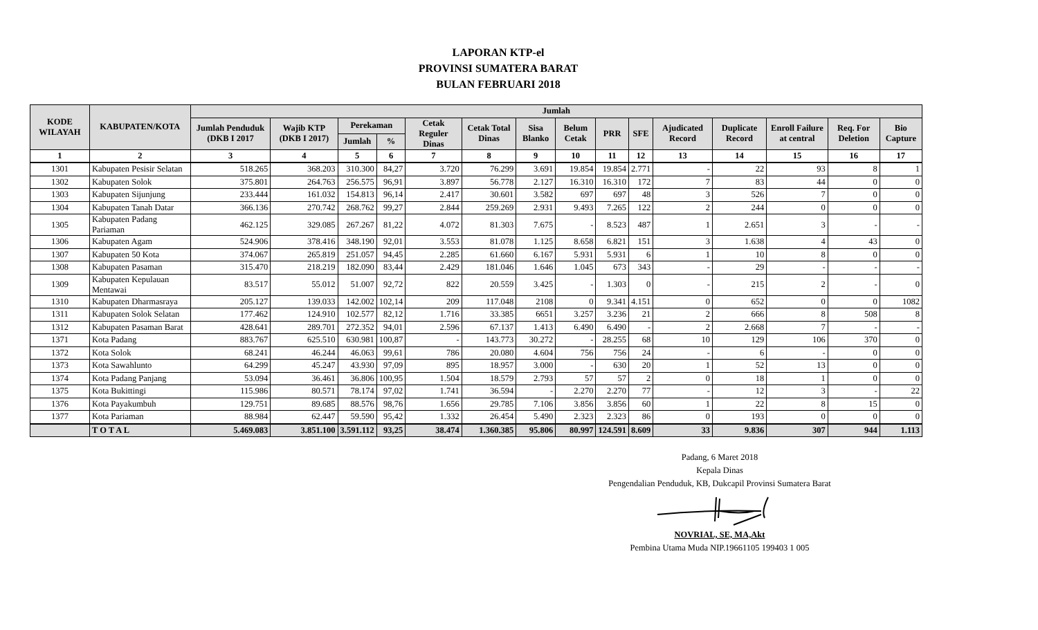LAPORAN KTP-el
PROVINSI SUMATERA BARAT
BULAN FEBRUARI 2018
| KODE WILAYAH | KABUPATEN/KOTA | Jumlah | | | | | | | | | | | | | | |
| --- | --- | --- | --- | --- | --- | --- | --- | --- | --- | --- | --- | --- | --- | --- | --- | --- |
| | | Jumlah Penduduk (DKB I 2017 | Wajib KTP (DKB I 2017) | Perekaman | | Cetak Reguler Dinas | Cetak Total Dinas | Sisa Blanko | Belum Cetak | PRR | SFE | Ajudicated Record | Duplicate Record | Enroll Failure at central | Req. For Deletion | Bio Capture |
| | | | | Jumlah | % | | | | | | | | | | | |
| 1 | 2 | 3 | 4 | 5 | 6 | 7 | 8 | 9 | 10 | 11 | 12 | 13 | 14 | 15 | 16 | 17 |
| 1301 | Kabupaten Pesisir Selatan | 518.265 | 368.203 | 310.300 | 84,27 | 3.720 | 76.299 | 3.691 | 19.854 | 19.854 | 2.771 | - | 22 | 93 | 8 | 1 |
| 1302 | Kabupaten Solok | 375.801 | 264.763 | 256.575 | 96,91 | 3.897 | 56.778 | 2.127 | 16.310 | 16.310 | 172 | 7 | 83 | 44 | 0 | 0 |
| 1303 | Kabupaten Sijunjung | 233.444 | 161.032 | 154.813 | 96,14 | 2.417 | 30.601 | 3.582 | 697 | 697 | 48 | 3 | 526 | 7 | 0 | 0 |
| 1304 | Kabupaten Tanah Datar | 366.136 | 270.742 | 268.762 | 99,27 | 2.844 | 259.269 | 2.931 | 9.493 | 7.265 | 122 | 2 | 244 | 0 | 0 | 0 |
| 1305 | Kabupaten Padang Pariaman | 462.125 | 329.085 | 267.267 | 81,22 | 4.072 | 81.303 | 7.675 | - | 8.523 | 487 | 1 | 2.651 | 3 | - | - |
| 1306 | Kabupaten Agam | 524.906 | 378.416 | 348.190 | 92,01 | 3.553 | 81.078 | 1.125 | 8.658 | 6.821 | 151 | 3 | 1.638 | 4 | 43 | 0 |
| 1307 | Kabupaten 50 Kota | 374.067 | 265.819 | 251.057 | 94,45 | 2.285 | 61.660 | 6.167 | 5.931 | 5.931 | 6 | 1 | 10 | 8 | 0 | 0 |
| 1308 | Kabupaten Pasaman | 315.470 | 218.219 | 182.090 | 83,44 | 2.429 | 181.046 | 1.646 | 1.045 | 673 | 343 | - | 29 | - | - | - |
| 1309 | Kabupaten Kepulauan Mentawai | 83.517 | 55.012 | 51.007 | 92,72 | 822 | 20.559 | 3.425 | - | 1.303 | 0 | - | 215 | 2 | - | 0 |
| 1310 | Kabupaten Dharmasraya | 205.127 | 139.033 | 142.002 | 102,14 | 209 | 117.048 | 2108 | 0 | 9.341 | 4.151 | 0 | 652 | 0 | 0 | 1082 |
| 1311 | Kabupaten Solok Selatan | 177.462 | 124.910 | 102.577 | 82,12 | 1.716 | 33.385 | 6651 | 3.257 | 3.236 | 21 | 2 | 666 | 8 | 508 | 8 |
| 1312 | Kabupaten Pasaman Barat | 428.641 | 289.701 | 272.352 | 94,01 | 2.596 | 67.137 | 1.413 | 6.490 | 6.490 | - | 2 | 2.668 | 7 | - | - |
| 1371 | Kota Padang | 883.767 | 625.510 | 630.981 | 100,87 | - | 143.773 | 30.272 | - | 28.255 | 68 | 10 | 129 | 106 | 370 | 0 |
| 1372 | Kota Solok | 68.241 | 46.244 | 46.063 | 99,61 | 786 | 20.080 | 4.604 | 756 | 756 | 24 | - | 6 | - | 0 | 0 |
| 1373 | Kota Sawahlunto | 64.299 | 45.247 | 43.930 | 97,09 | 895 | 18.957 | 3.000 | - | 630 | 20 | 1 | 52 | 13 | 0 | 0 |
| 1374 | Kota Padang Panjang | 53.094 | 36.461 | 36.806 | 100,95 | 1.504 | 18.579 | 2.793 | 57 | 57 | 2 | 0 | 18 | 1 | 0 | 0 |
| 1375 | Kota Bukittingi | 115.986 | 80.571 | 78.174 | 97,02 | 1.741 | 36.594 | - | 2.270 | 2.270 | 77 | - | 12 | 3 | - | 22 |
| 1376 | Kota Payakumbuh | 129.751 | 89.685 | 88.576 | 98,76 | 1.656 | 29.785 | 7.106 | 3.856 | 3.856 | 60 | 1 | 22 | 8 | 15 | 0 |
| 1377 | Kota Pariaman | 88.984 | 62.447 | 59.590 | 95,42 | 1.332 | 26.454 | 5.490 | 2.323 | 2.323 | 86 | 0 | 193 | 0 | 0 | 0 |
| | T O T A L | 5.469.083 | 3.851.100 | 3.591.112 | 93,25 | 38.474 | 1.360.385 | 95.806 | 80.997 | 124.591 | 8.609 | 33 | 9.836 | 307 | 944 | 1.113 |
Padang, 6 Maret 2018
Kepala Dinas
Pengendalian Penduduk, KB, Dukcapil Provinsi Sumatera Barat
NOVRIAL, SE, MA,Akt
Pembina Utama Muda NIP.19661105 199403 1 005